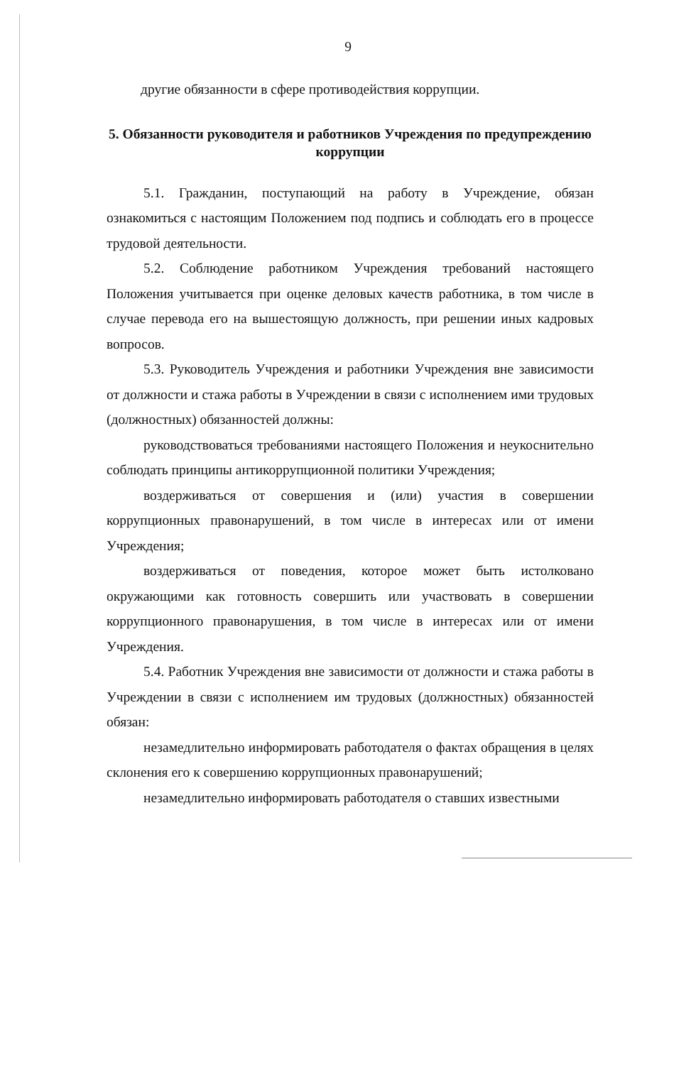9
другие обязанности в сфере противодействия коррупции.
5. Обязанности руководителя и работников Учреждения по предупреждению коррупции
5.1. Гражданин, поступающий на работу в Учреждение, обязан ознакомиться с настоящим Положением под подпись и соблюдать его в процессе трудовой деятельности.
5.2. Соблюдение работником Учреждения требований настоящего Положения учитывается при оценке деловых качеств работника, в том числе в случае перевода его на вышестоящую должность, при решении иных кадровых вопросов.
5.3. Руководитель Учреждения и работники Учреждения вне зависимости от должности и стажа работы в Учреждении в связи с исполнением ими трудовых (должностных) обязанностей должны:
руководствоваться требованиями настоящего Положения и неукоснительно соблюдать принципы антикоррупционной политики Учреждения;
воздерживаться от совершения и (или) участия в совершении коррупционных правонарушений, в том числе в интересах или от имени Учреждения;
воздерживаться от поведения, которое может быть истолковано окружающими как готовность совершить или участвовать в совершении коррупционного правонарушения, в том числе в интересах или от имени Учреждения.
5.4. Работник Учреждения вне зависимости от должности и стажа работы в Учреждении в связи с исполнением им трудовых (должностных) обязанностей обязан:
незамедлительно информировать работодателя о фактах обращения в целях склонения его к совершению коррупционных правонарушений;
незамедлительно информировать работодателя о ставших известными